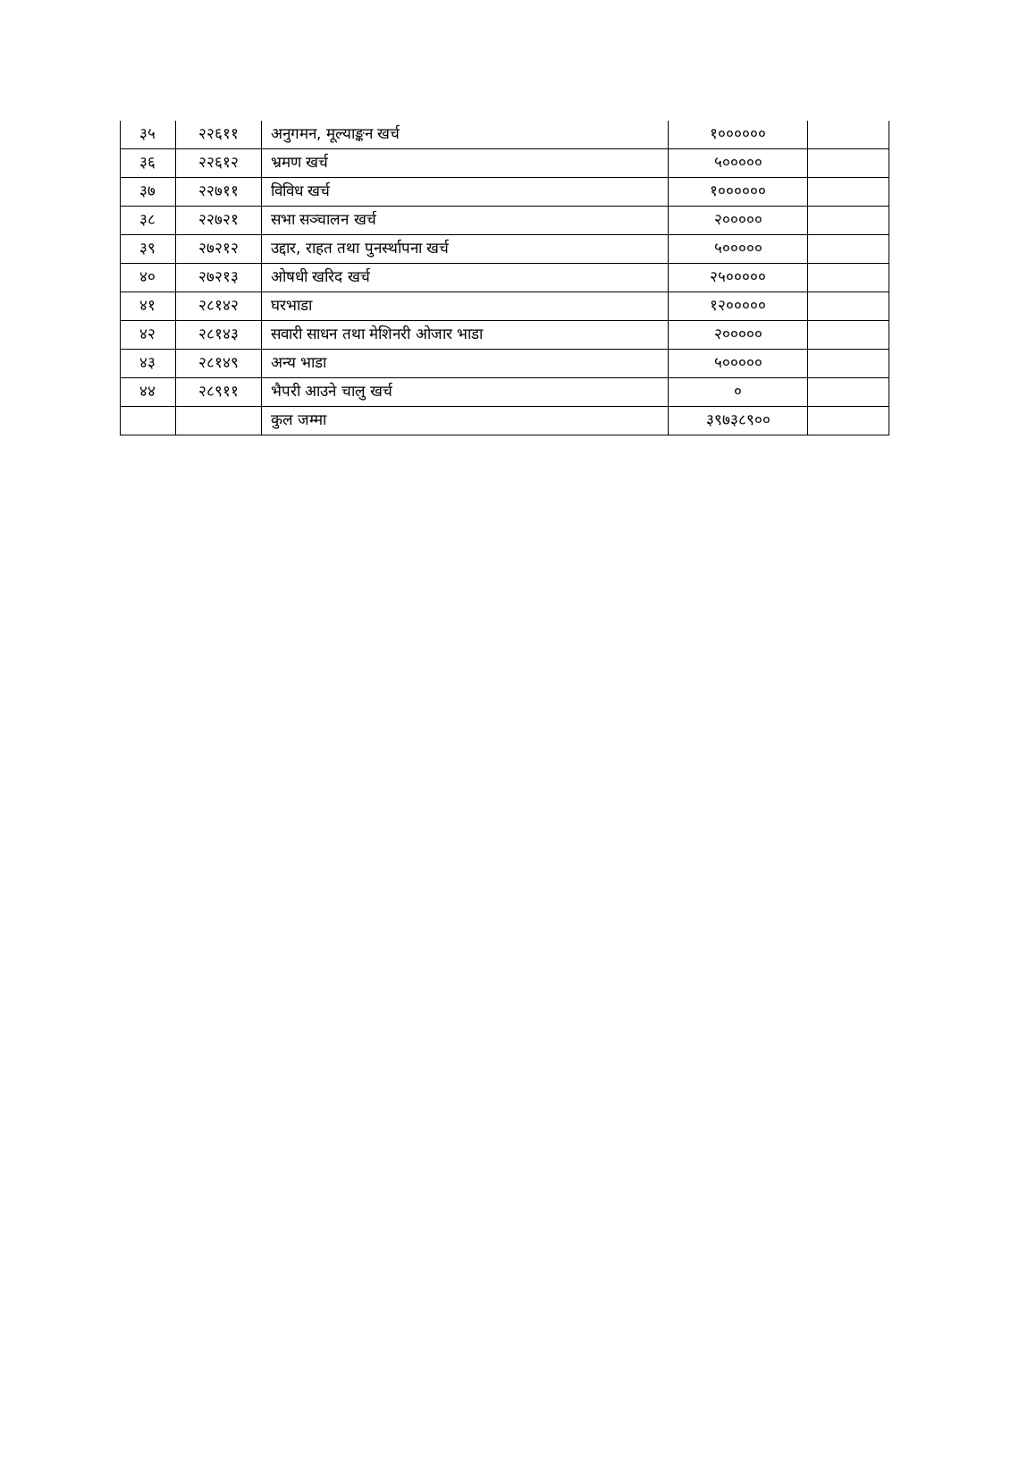| ३५ | २२६११ | अनुगमन, मूल्याङ्कन खर्च | १०००००० | |
| ३६ | २२६१२ | भ्रमण खर्च | ५००००० | |
| ३७ | २२७११ | विविध खर्च | १०००००० | |
| ३८ | २२७२१ | सभा सञ्चालन खर्च | २००००० | |
| ३९ | २७२१२ | उद्दार, राहत तथा पुनर्स्थापना खर्च | ५००००० | |
| ४० | २७२१३ | ओषधी खरिद खर्च | २५००००० | |
| ४१ | २८१४२ | घरभाडा | १२००००० | |
| ४२ | २८१४३ | सवारी साधन तथा मेशिनरी ओजार भाडा | २००००० | |
| ४३ | २८१४९ | अन्य भाडा | ५००००० | |
| ४४ | २८९११ | भैपरी आउने चालु खर्च | ० | |
| | | कुल जम्मा | ३९७३८९०० | |